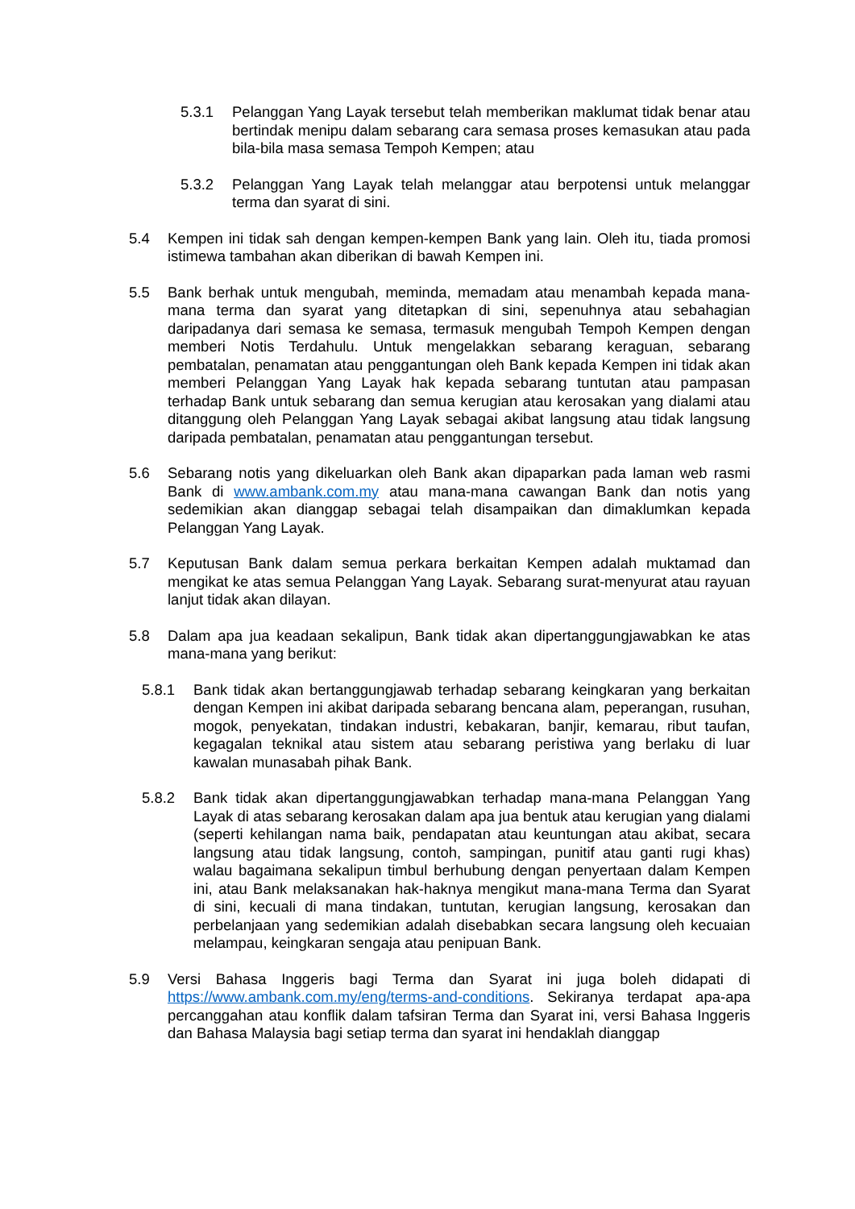5.3.1 Pelanggan Yang Layak tersebut telah memberikan maklumat tidak benar atau bertindak menipu dalam sebarang cara semasa proses kemasukan atau pada bila-bila masa semasa Tempoh Kempen; atau
5.3.2 Pelanggan Yang Layak telah melanggar atau berpotensi untuk melanggar terma dan syarat di sini.
5.4 Kempen ini tidak sah dengan kempen-kempen Bank yang lain. Oleh itu, tiada promosi istimewa tambahan akan diberikan di bawah Kempen ini.
5.5 Bank berhak untuk mengubah, meminda, memadam atau menambah kepada mana-mana terma dan syarat yang ditetapkan di sini, sepenuhnya atau sebahagian daripadanya dari semasa ke semasa, termasuk mengubah Tempoh Kempen dengan memberi Notis Terdahulu. Untuk mengelakkan sebarang keraguan, sebarang pembatalan, penamatan atau penggantungan oleh Bank kepada Kempen ini tidak akan memberi Pelanggan Yang Layak hak kepada sebarang tuntutan atau pampasan terhadap Bank untuk sebarang dan semua kerugian atau kerosakan yang dialami atau ditanggung oleh Pelanggan Yang Layak sebagai akibat langsung atau tidak langsung daripada pembatalan, penamatan atau penggantungan tersebut.
5.6 Sebarang notis yang dikeluarkan oleh Bank akan dipaparkan pada laman web rasmi Bank di www.ambank.com.my atau mana-mana cawangan Bank dan notis yang sedemikian akan dianggap sebagai telah disampaikan dan dimaklumkan kepada Pelanggan Yang Layak.
5.7 Keputusan Bank dalam semua perkara berkaitan Kempen adalah muktamad dan mengikat ke atas semua Pelanggan Yang Layak. Sebarang surat-menyurat atau rayuan lanjut tidak akan dilayan.
5.8 Dalam apa jua keadaan sekalipun, Bank tidak akan dipertanggungjawabkan ke atas mana-mana yang berikut:
5.8.1 Bank tidak akan bertanggungjawab terhadap sebarang keingkaran yang berkaitan dengan Kempen ini akibat daripada sebarang bencana alam, peperangan, rusuhan, mogok, penyekatan, tindakan industri, kebakaran, banjir, kemarau, ribut taufan, kegagalan teknikal atau sistem atau sebarang peristiwa yang berlaku di luar kawalan munasabah pihak Bank.
5.8.2 Bank tidak akan dipertanggungjawabkan terhadap mana-mana Pelanggan Yang Layak di atas sebarang kerosakan dalam apa jua bentuk atau kerugian yang dialami (seperti kehilangan nama baik, pendapatan atau keuntungan atau akibat, secara langsung atau tidak langsung, contoh, sampingan, punitif atau ganti rugi khas) walau bagaimana sekalipun timbul berhubung dengan penyertaan dalam Kempen ini, atau Bank melaksanakan hak-haknya mengikut mana-mana Terma dan Syarat di sini, kecuali di mana tindakan, tuntutan, kerugian langsung, kerosakan dan perbelanjaan yang sedemikian adalah disebabkan secara langsung oleh kecuaian melampau, keingkaran sengaja atau penipuan Bank.
5.9 Versi Bahasa Inggeris bagi Terma dan Syarat ini juga boleh didapati di https://www.ambank.com.my/eng/terms-and-conditions. Sekiranya terdapat apa-apa percanggahan atau konflik dalam tafsiran Terma dan Syarat ini, versi Bahasa Inggeris dan Bahasa Malaysia bagi setiap terma dan syarat ini hendaklah dianggap